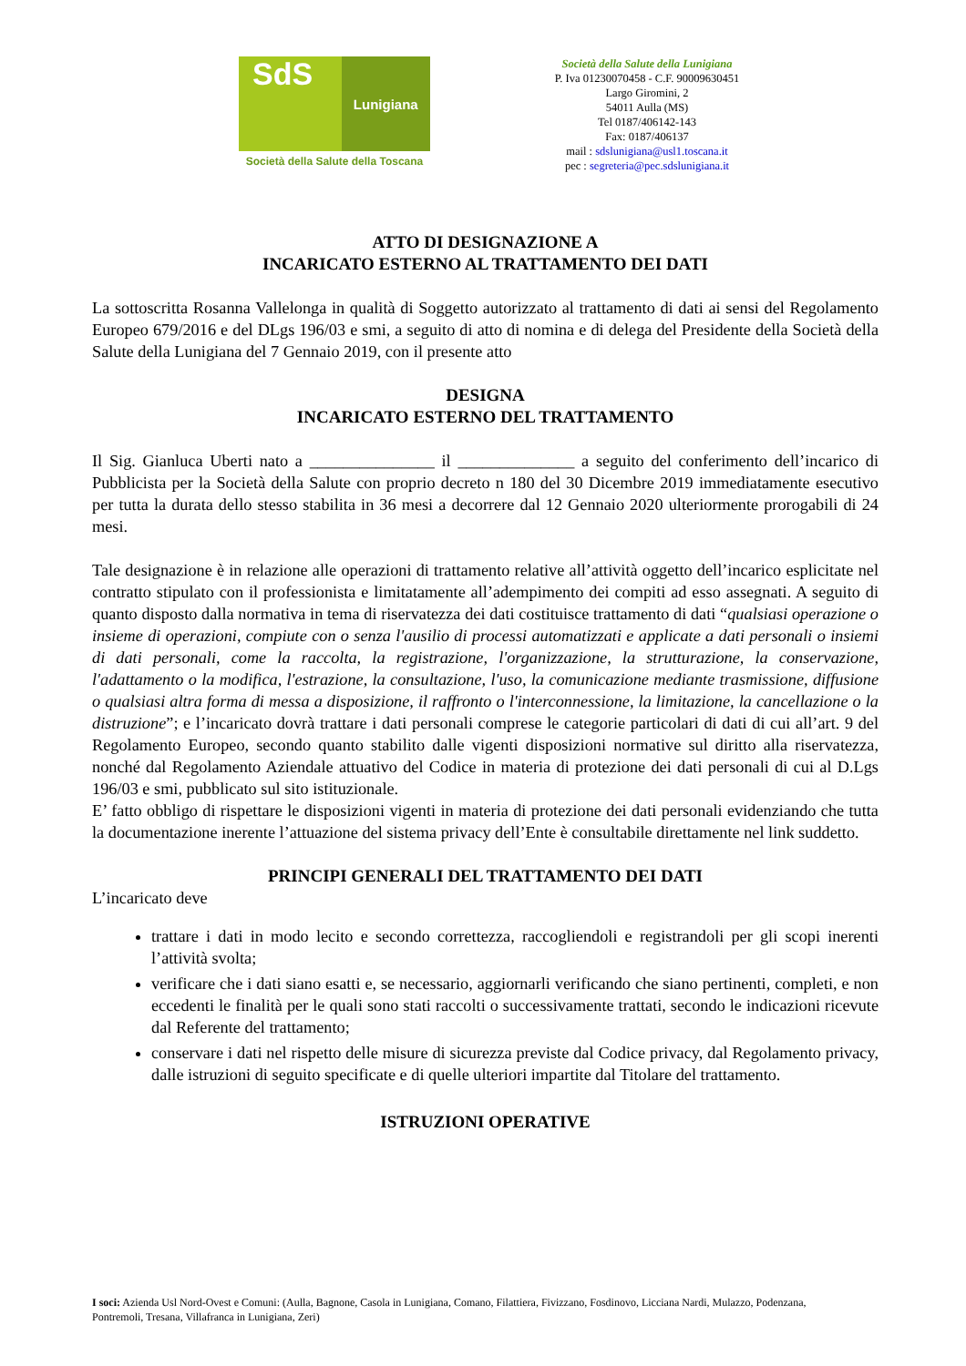SdS
Lunigiana
Società della Salute della Toscana
Società della Salute della Lunigiana
P. Iva 01230070458 - C.F. 90009630451
Largo Giromini, 2
54011 Aulla (MS)
Tel 0187/406142-143
Fax: 0187/406137
mail : sdslunigiana@usl1.toscana.it
pec : segreteria@pec.sdslunigiana.it
ATTO DI DESIGNAZIONE A
INCARICATO ESTERNO AL TRATTAMENTO DEI DATI
La sottoscritta Rosanna Vallelonga in qualità di Soggetto autorizzato al trattamento di dati ai sensi del Regolamento Europeo 679/2016 e del DLgs 196/03 e smi, a seguito di atto di nomina e di delega del Presidente della Società della Salute della Lunigiana del 7 Gennaio 2019, con il presente atto
DESIGNA
INCARICATO ESTERNO DEL TRATTAMENTO
Il Sig. Gianluca Uberti nato a _______________ il ______________ a seguito del conferimento dell’incarico di Pubblicista per la Società della Salute con proprio decreto n 180 del 30 Dicembre 2019 immediatamente esecutivo per tutta la durata dello stesso stabilita in 36 mesi a decorrere dal 12 Gennaio 2020 ulteriormente prorogabili di 24 mesi.
Tale designazione è in relazione alle operazioni di trattamento relative all’attività oggetto dell’incarico esplicitate nel contratto stipulato con il professionista e limitatamente all’adempimento dei compiti ad esso assegnati. A seguito di quanto disposto dalla normativa in tema di riservatezza dei dati costituisce trattamento di dati “qualsiasi operazione o insieme di operazioni, compiute con o senza l'ausilio di processi automatizzati e applicate a dati personali o insiemi di dati personali, come la raccolta, la registrazione, l'organizzazione, la strutturazione, la conservazione, l'adattamento o la modifica, l'estrazione, la consultazione, l'uso, la comunicazione mediante trasmissione, diffusione o qualsiasi altra forma di messa a disposizione, il raffronto o l'interconnessione, la limitazione, la cancellazione o la distruzione”; e l’incaricato dovrà trattare i dati personali comprese le categorie particolari di dati di cui all’art. 9 del Regolamento Europeo, secondo quanto stabilito dalle vigenti disposizioni normative sul diritto alla riservatezza, nonché dal Regolamento Aziendale attuativo del Codice in materia di protezione dei dati personali di cui al D.Lgs 196/03 e smi, pubblicato sul sito istituzionale.
E’ fatto obbligo di rispettare le disposizioni vigenti in materia di protezione dei dati personali evidenziando che tutta la documentazione inerente l’attuazione del sistema privacy dell’Ente è consultabile direttamente nel link suddetto.
PRINCIPI GENERALI DEL TRATTAMENTO DEI DATI
L’incaricato deve
trattare i dati in modo lecito e secondo correttezza, raccogliendoli e registrandoli per gli scopi inerenti l’attività svolta;
verificare che i dati siano esatti e, se necessario, aggiornarli verificando che siano pertinenti, completi, e non eccedenti le finalità per le quali sono stati raccolti o successivamente trattati, secondo le indicazioni ricevute dal Referente del trattamento;
conservare i dati nel rispetto delle misure di sicurezza previste dal Codice privacy, dal Regolamento privacy, dalle istruzioni di seguito specificate e di quelle ulteriori impartite dal Titolare del trattamento.
ISTRUZIONI OPERATIVE
I soci: Azienda Usl Nord-Ovest e Comuni: (Aulla, Bagnone, Casola in Lunigiana, Comano, Filattiera, Fivizzano, Fosdinovo, Licciana Nardi, Mulazzo, Podenzana, Pontremoli, Tresana, Villafranca in Lunigiana, Zeri)